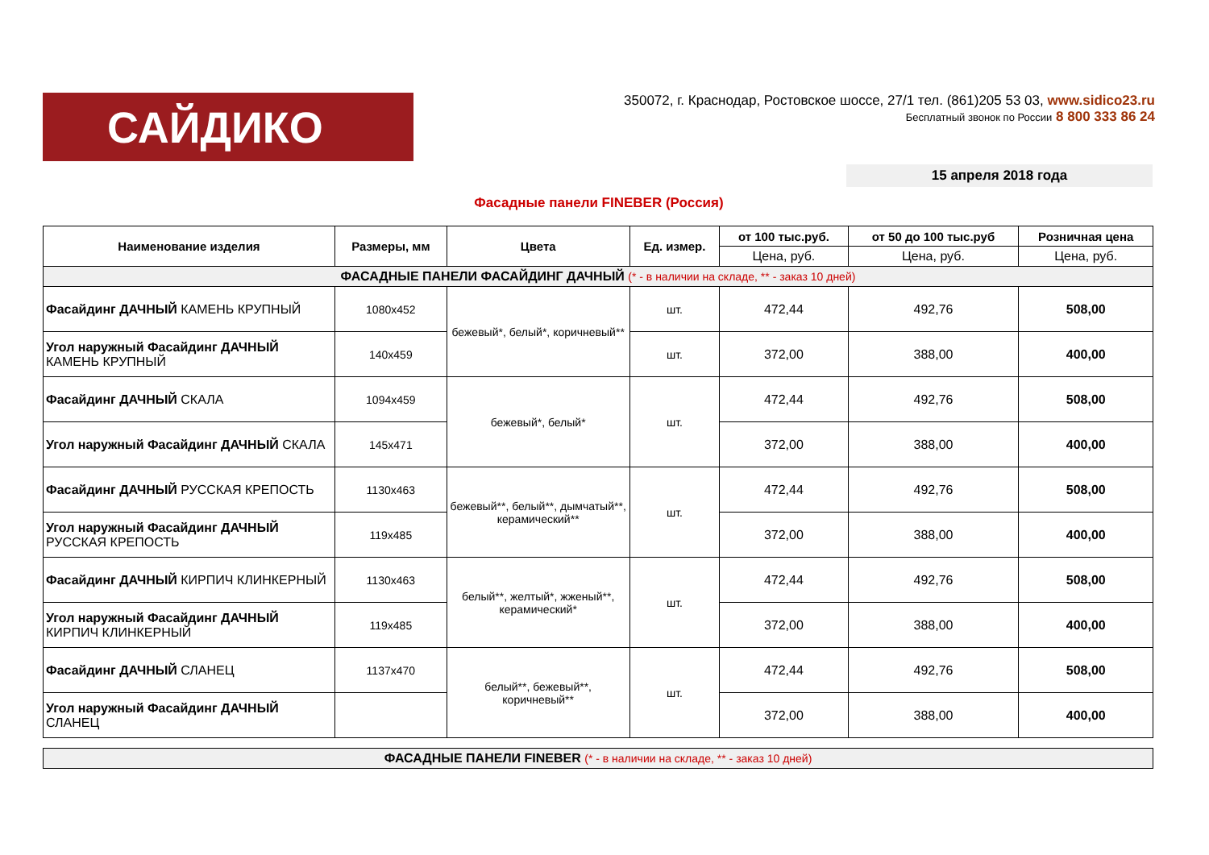САЙДИКО
350072, г. Краснодар, Ростовское шоссе, 27/1 тел. (861)205 53 03, www.sidico23.ru
Бесплатный звонок по России 8 800 333 86 24
15 апреля 2018 года
Фасадные панели FINEBER (Россия)
| Наименование изделия | Размеры, мм | Цвета | Ед. измер. | от 100 тыс.руб. | от 50 до 100 тыс.руб | Розничная цена |
| --- | --- | --- | --- | --- | --- | --- |
| | | | | Цена, руб. | Цена, руб. | Цена, руб. |
| ФАСАДНЫЕ ПАНЕЛИ ФАСАЙДИНГ ДАЧНЫЙ (* - в наличии на складе, ** - заказ 10 дней) | | | | | | |
| Фасайдинг ДАЧНЫЙ КАМЕНЬ КРУПНЫЙ | 1080x452 | бежевый*, белый*, коричневый** | шт. | 472,44 | 492,76 | 508,00 |
| Угол наружный Фасайдинг ДАЧНЫЙ КАМЕНЬ КРУПНЫЙ | 140x459 | | шт. | 372,00 | 388,00 | 400,00 |
| Фасайдинг ДАЧНЫЙ СКАЛА | 1094x459 | бежевый*, белый* | шт. | 472,44 | 492,76 | 508,00 |
| Угол наружный Фасайдинг ДАЧНЫЙ СКАЛА | 145x471 | | | 372,00 | 388,00 | 400,00 |
| Фасайдинг ДАЧНЫЙ РУССКАЯ КРЕПОСТЬ | 1130x463 | бежевый**, белый**, дымчатый**, керамический** | шт. | 472,44 | 492,76 | 508,00 |
| Угол наружный Фасайдинг ДАЧНЫЙ РУССКАЯ КРЕПОСТЬ | 119x485 | | | 372,00 | 388,00 | 400,00 |
| Фасайдинг ДАЧНЫЙ КИРПИЧ КЛИНКЕРНЫЙ | 1130x463 | белый**, желтый*, жженый**, керамический* | шт. | 472,44 | 492,76 | 508,00 |
| Угол наружный Фасайдинг ДАЧНЫЙ КИРПИЧ КЛИНКЕРНЫЙ | 119x485 | | | 372,00 | 388,00 | 400,00 |
| Фасайдинг ДАЧНЫЙ СЛАНЕЦ | 1137x470 | белый**, бежевый**, коричневый** | шт. | 472,44 | 492,76 | 508,00 |
| Угол наружный Фасайдинг ДАЧНЫЙ СЛАНЕЦ | | | | 372,00 | 388,00 | 400,00 |
| ФАСАДНЫЕ ПАНЕЛИ FINEBER (* - в наличии на складе, ** - заказ 10 дней) |